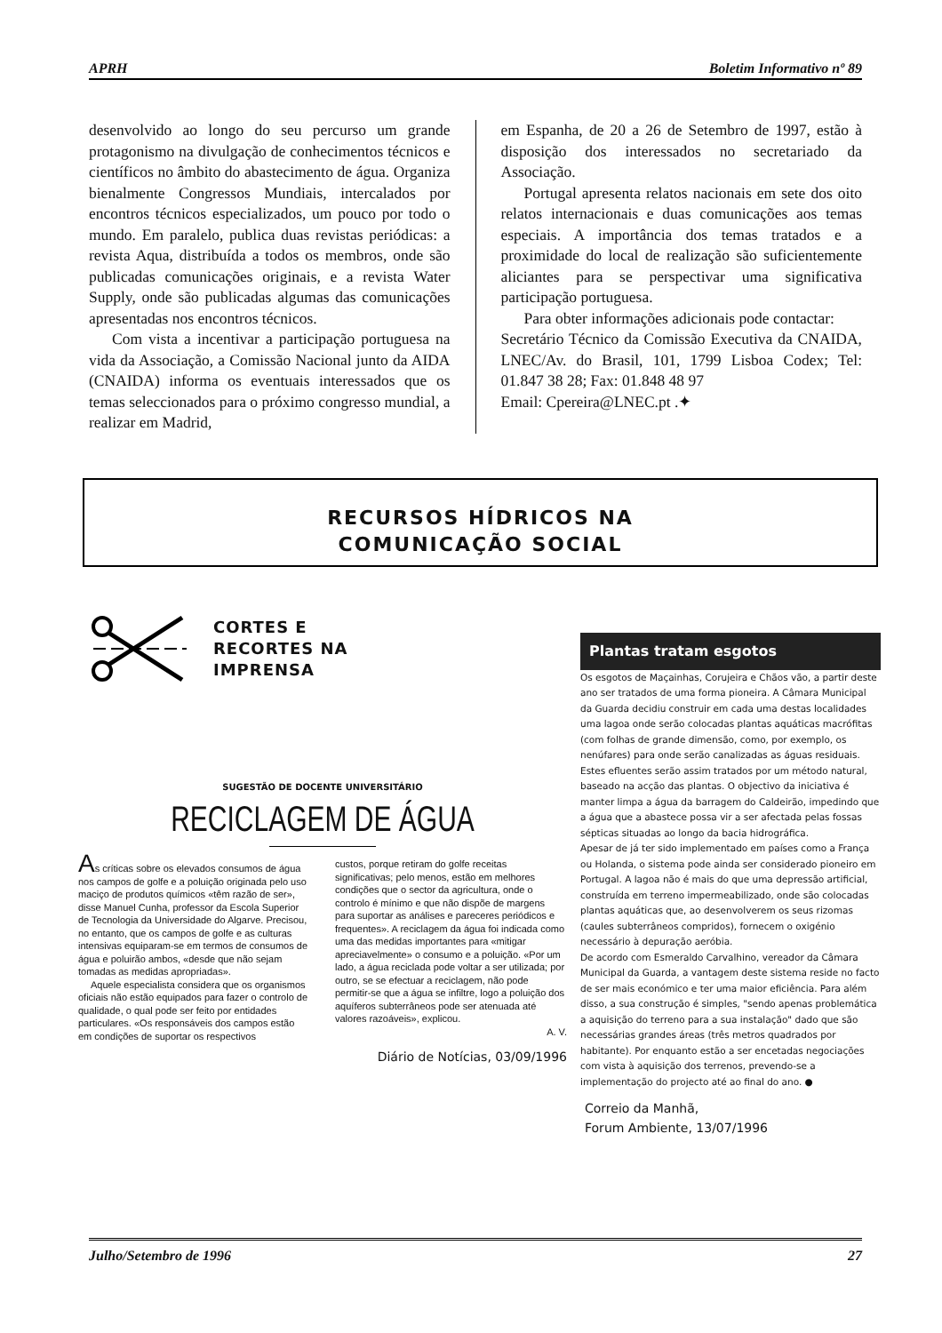APRH Boletim Informativo nº 89
desenvolvido ao longo do seu percurso um grande protagonismo na divulgação de conhecimentos técnicos e científicos no âmbito do abastecimento de água. Organiza bienalmente Congressos Mundiais, intercalados por encontros técnicos especializados, um pouco por todo o mundo. Em paralelo, publica duas revistas periódicas: a revista Aqua, distribuída a todos os membros, onde são publicadas comunicações originais, e a revista Water Supply, onde são publicadas algumas das comunicações apresentadas nos encontros técnicos.
Com vista a incentivar a participação portuguesa na vida da Associação, a Comissão Nacional junto da AIDA (CNAIDA) informa os eventuais interessados que os temas seleccionados para o próximo congresso mundial, a realizar em Madrid,
em Espanha, de 20 a 26 de Setembro de 1997, estão à disposição dos interessados no secretariado da Associação.
Portugal apresenta relatos nacionais em sete dos oito relatos internacionais e duas comunicações aos temas especiais. A importância dos temas tratados e a proximidade do local de realização são suficientemente aliciantes para se perspectivar uma significativa participação portuguesa.
Para obter informações adicionais pode contactar:
Secretário Técnico da Comissão Executiva da CNAIDA, LNEC/Av. do Brasil, 101, 1799 Lisboa Codex; Tel: 01.847 38 28; Fax: 01.848 48 97
Email: Cpereira@LNEC.pt .✦
RECURSOS HÍDRICOS NA
COMUNICAÇÃO SOCIAL
CORTES E
RECORTES NA
IMPRENSA
SUGESTÃO DE DOCENTE UNIVERSITÁRIO
RECICLAGEM DE ÁGUA
As críticas sobre os elevados consumos de água nos campos de golfe e a poluição originada pelo uso maciço de produtos químicos «têm razão de ser», disse Manuel Cunha, professor da Escola Superior de Tecnologia da Universidade do Algarve. Precisou, no entanto, que os campos de golfe e as culturas intensivas equiparam-se em termos de consumos de água e poluirão ambos, «desde que não sejam tomadas as medidas apropriadas».
Aquele especialista considera que os organismos oficiais não estão equipados para fazer o controlo de qualidade, o qual pode ser feito por entidades particulares. «Os responsáveis dos campos estão em condições de suportar os respectivos
custos, porque retiram do golfe receitas significativas; pelo menos, estão em melhores condições que o sector da agricultura, onde o controlo é mínimo e que não dispõe de margens para suportar as análises e pareceres periódicos e frequentes». A reciclagem da água foi indicada como uma das medidas importantes para «mitigar apreciavelmente» o consumo e a poluição. «Por um lado, a água reciclada pode voltar a ser utilizada; por outro, se se efectuar a reciclagem, não pode permitir-se que a água se infiltre, logo a poluição dos aquíferos subterrâneos pode ser atenuada até valores razoáveis», explicou.
A. V.
Diário de Notícias, 03/09/1996
Plantas tratam esgotos
Os esgotos de Maçainhas, Corujeira e Chãos vão, a partir deste ano ser tratados de uma forma pioneira. A Câmara Municipal da Guarda decidiu construir em cada uma destas localidades uma lagoa onde serão colocadas plantas aquáticas macrófitas (com folhas de grande dimensão, como, por exemplo, os nenúfares) para onde serão canalizadas as águas residuais. Estes efluentes serão assim tratados por um método natural, baseado na acção das plantas. O objectivo da iniciativa é manter limpa a água da barragem do Caldeirão, impedindo que a água que a abastece possa vir a ser afectada pelas fossas sépticas situadas ao longo da bacia hidrográfica.
Apesar de já ter sido implementado em países como a França ou Holanda, o sistema pode ainda ser considerado pioneiro em Portugal. A lagoa não é mais do que uma depressão artificial, construída em terreno impermeabilizado, onde são colocadas plantas aquáticas que, ao desenvolverem os seus rizomas (caules subterrâneos compridos), fornecem o oxigénio necessário à depuração aeróbia.
De acordo com Esmeraldo Carvalhino, vereador da Câmara Municipal da Guarda, a vantagem deste sistema reside no facto de ser mais económico e ter uma maior eficiência. Para além disso, a sua construção é simples, "sendo apenas problemática a aquisição do terreno para a sua instalação" dado que são necessárias grandes áreas (três metros quadrados por habitante). Por enquanto estão a ser encetadas negociações com vista à aquisição dos terrenos, prevendo-se a implementação do projecto até ao final do ano. ●
Correio da Manhã,
Forum Ambiente, 13/07/1996
Julho/Setembro de 1996 27